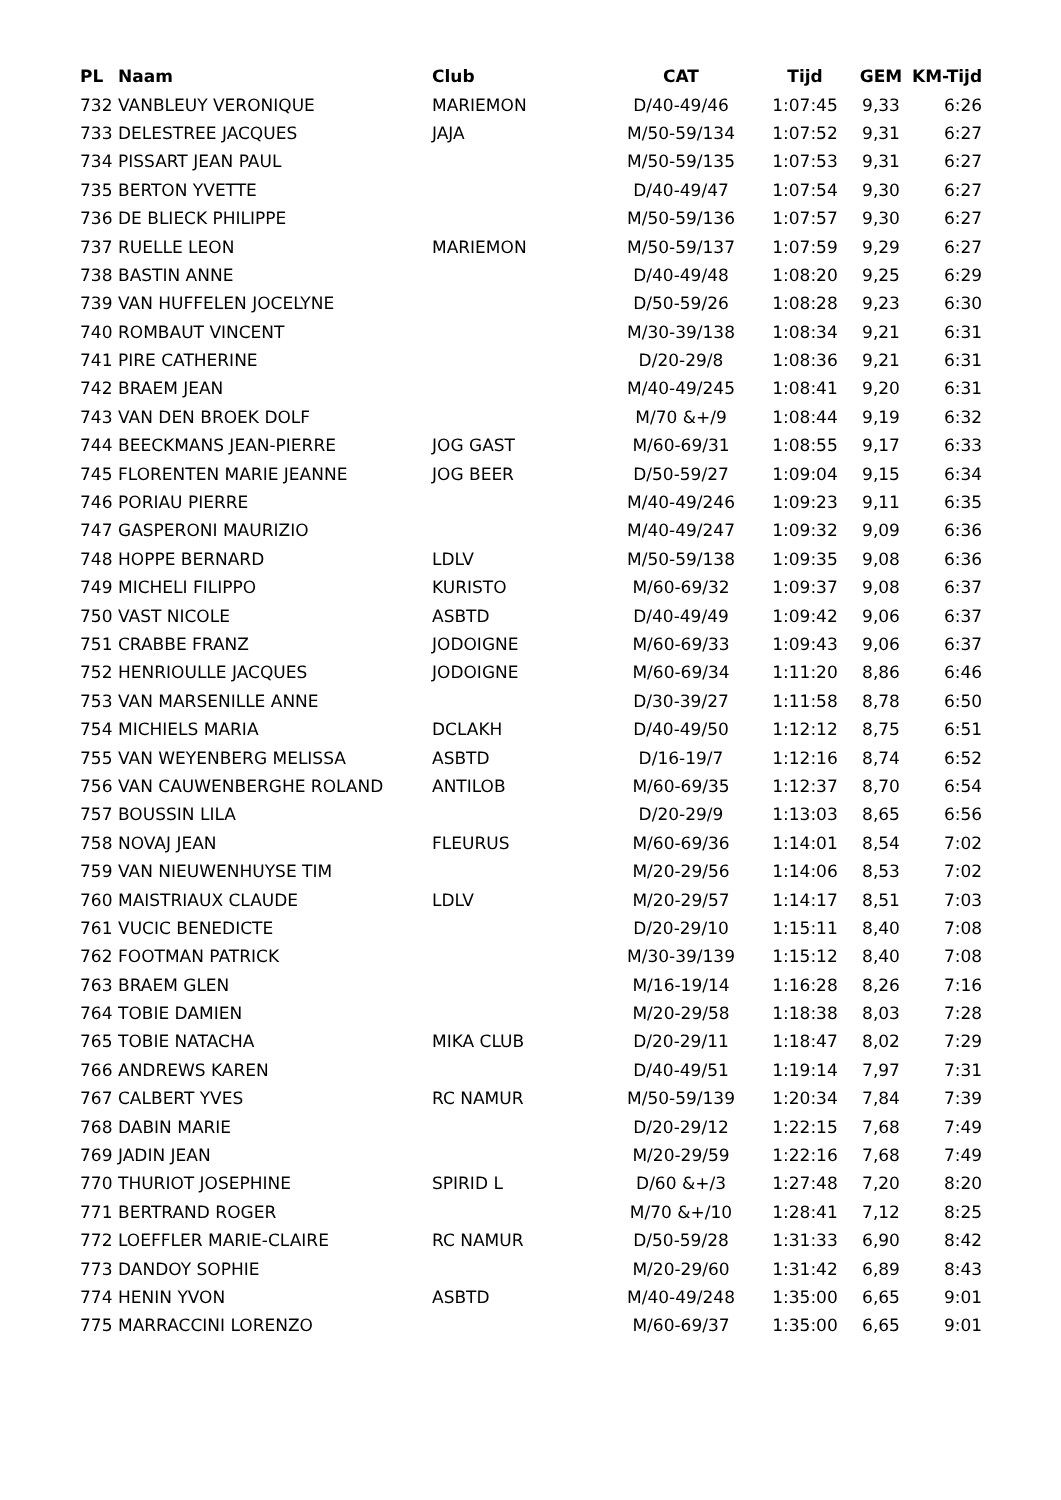| PL | Naam | Club | CAT | Tijd | GEM | KM-Tijd |
| --- | --- | --- | --- | --- | --- | --- |
| 732 | VANBLEUY VERONIQUE | MARIEMON | D/40-49/46 | 1:07:45 | 9,33 | 6:26 |
| 733 | DELESTREE JACQUES | JAJA | M/50-59/134 | 1:07:52 | 9,31 | 6:27 |
| 734 | PISSART JEAN PAUL | | M/50-59/135 | 1:07:53 | 9,31 | 6:27 |
| 735 | BERTON YVETTE | | D/40-49/47 | 1:07:54 | 9,30 | 6:27 |
| 736 | DE BLIECK PHILIPPE | | M/50-59/136 | 1:07:57 | 9,30 | 6:27 |
| 737 | RUELLE LEON | MARIEMON | M/50-59/137 | 1:07:59 | 9,29 | 6:27 |
| 738 | BASTIN ANNE | | D/40-49/48 | 1:08:20 | 9,25 | 6:29 |
| 739 | VAN HUFFELEN JOCELYNE | | D/50-59/26 | 1:08:28 | 9,23 | 6:30 |
| 740 | ROMBAUT VINCENT | | M/30-39/138 | 1:08:34 | 9,21 | 6:31 |
| 741 | PIRE CATHERINE | | D/20-29/8 | 1:08:36 | 9,21 | 6:31 |
| 742 | BRAEM JEAN | | M/40-49/245 | 1:08:41 | 9,20 | 6:31 |
| 743 | VAN DEN BROEK DOLF | | M/70 &+/9 | 1:08:44 | 9,19 | 6:32 |
| 744 | BEECKMANS JEAN-PIERRE | JOG GAST | M/60-69/31 | 1:08:55 | 9,17 | 6:33 |
| 745 | FLORENTEN MARIE JEANNE | JOG BEER | D/50-59/27 | 1:09:04 | 9,15 | 6:34 |
| 746 | PORIAU PIERRE | | M/40-49/246 | 1:09:23 | 9,11 | 6:35 |
| 747 | GASPERONI MAURIZIO | | M/40-49/247 | 1:09:32 | 9,09 | 6:36 |
| 748 | HOPPE BERNARD | LDLV | M/50-59/138 | 1:09:35 | 9,08 | 6:36 |
| 749 | MICHELI FILIPPO | KURISTO | M/60-69/32 | 1:09:37 | 9,08 | 6:37 |
| 750 | VAST NICOLE | ASBTD | D/40-49/49 | 1:09:42 | 9,06 | 6:37 |
| 751 | CRABBE FRANZ | JODOIGNE | M/60-69/33 | 1:09:43 | 9,06 | 6:37 |
| 752 | HENRIOULLE JACQUES | JODOIGNE | M/60-69/34 | 1:11:20 | 8,86 | 6:46 |
| 753 | VAN MARSENILLE ANNE | | D/30-39/27 | 1:11:58 | 8,78 | 6:50 |
| 754 | MICHIELS MARIA | DCLAKH | D/40-49/50 | 1:12:12 | 8,75 | 6:51 |
| 755 | VAN WEYENBERG MELISSA | ASBTD | D/16-19/7 | 1:12:16 | 8,74 | 6:52 |
| 756 | VAN CAUWENBERGHE ROLAND | ANTILOB | M/60-69/35 | 1:12:37 | 8,70 | 6:54 |
| 757 | BOUSSIN LILA | | D/20-29/9 | 1:13:03 | 8,65 | 6:56 |
| 758 | NOVAJ JEAN | FLEURUS | M/60-69/36 | 1:14:01 | 8,54 | 7:02 |
| 759 | VAN NIEUWENHUYSE TIM | | M/20-29/56 | 1:14:06 | 8,53 | 7:02 |
| 760 | MAISTRIAUX CLAUDE | LDLV | M/20-29/57 | 1:14:17 | 8,51 | 7:03 |
| 761 | VUCIC BENEDICTE | | D/20-29/10 | 1:15:11 | 8,40 | 7:08 |
| 762 | FOOTMAN PATRICK | | M/30-39/139 | 1:15:12 | 8,40 | 7:08 |
| 763 | BRAEM GLEN | | M/16-19/14 | 1:16:28 | 8,26 | 7:16 |
| 764 | TOBIE DAMIEN | | M/20-29/58 | 1:18:38 | 8,03 | 7:28 |
| 765 | TOBIE NATACHA | MIKA CLUB | D/20-29/11 | 1:18:47 | 8,02 | 7:29 |
| 766 | ANDREWS KAREN | | D/40-49/51 | 1:19:14 | 7,97 | 7:31 |
| 767 | CALBERT YVES | RC NAMUR | M/50-59/139 | 1:20:34 | 7,84 | 7:39 |
| 768 | DABIN MARIE | | D/20-29/12 | 1:22:15 | 7,68 | 7:49 |
| 769 | JADIN JEAN | | M/20-29/59 | 1:22:16 | 7,68 | 7:49 |
| 770 | THURIOT JOSEPHINE | SPIRID L | D/60 &+/3 | 1:27:48 | 7,20 | 8:20 |
| 771 | BERTRAND ROGER | | M/70 &+/10 | 1:28:41 | 7,12 | 8:25 |
| 772 | LOEFFLER MARIE-CLAIRE | RC NAMUR | D/50-59/28 | 1:31:33 | 6,90 | 8:42 |
| 773 | DANDOY SOPHIE | | M/20-29/60 | 1:31:42 | 6,89 | 8:43 |
| 774 | HENIN YVON | ASBTD | M/40-49/248 | 1:35:00 | 6,65 | 9:01 |
| 775 | MARRACCINI LORENZO | | M/60-69/37 | 1:35:00 | 6,65 | 9:01 |